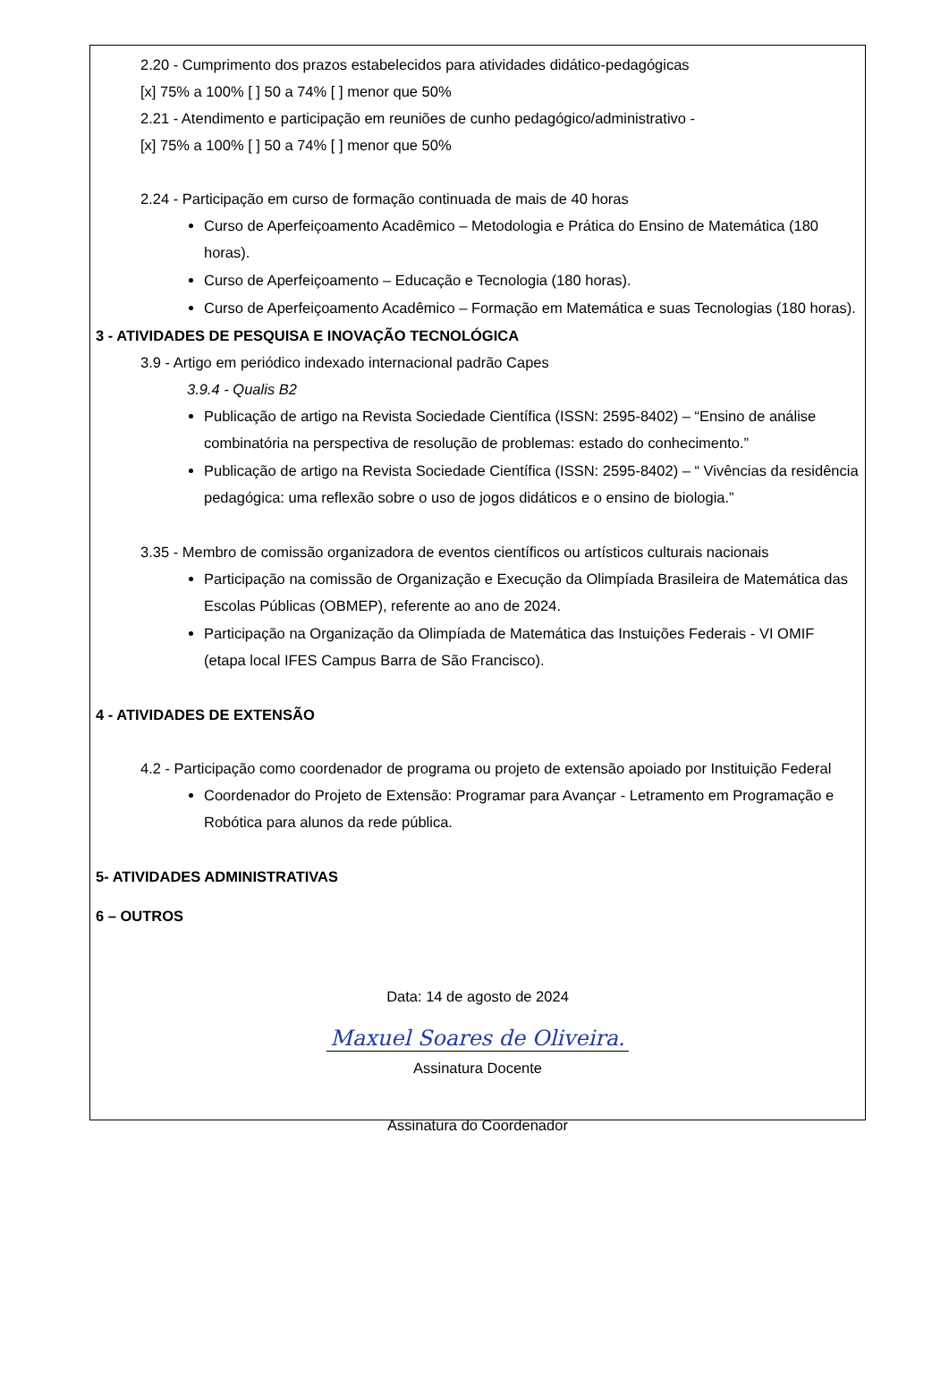2.20 - Cumprimento dos prazos estabelecidos para atividades didático-pedagógicas
[x] 75% a 100% [ ] 50 a 74% [ ] menor que 50%
2.21 - Atendimento e participação em reuniões de cunho pedagógico/administrativo -
[x] 75% a 100% [ ] 50 a 74% [ ] menor que 50%
2.24 - Participação em curso de formação continuada de mais de 40 horas
Curso de Aperfeiçoamento Acadêmico – Metodologia e Prática do Ensino de Matemática (180 horas).
Curso de Aperfeiçoamento – Educação e Tecnologia (180 horas).
Curso de Aperfeiçoamento Acadêmico – Formação em Matemática e suas Tecnologias (180 horas).
3 - ATIVIDADES DE PESQUISA E INOVAÇÃO TECNOLÓGICA
3.9 - Artigo em periódico indexado internacional padrão Capes
3.9.4 - Qualis B2
Publicação de artigo na Revista Sociedade Científica (ISSN: 2595-8402) – “Ensino de análise combinatória na perspectiva de resolução de problemas: estado do conhecimento.”
Publicação de artigo na Revista Sociedade Científica (ISSN: 2595-8402) – “ Vivências da residência pedagógica: uma reflexão sobre o uso de jogos didáticos e o ensino de biologia.”
3.35 - Membro de comissão organizadora de eventos científicos ou artísticos culturais nacionais
Participação na comissão de Organização e Execução da Olimpíada Brasileira de Matemática das Escolas Públicas (OBMEP), referente ao ano de 2024.
Participação na Organização da Olimpíada de Matemática das Instuições Federais - VI OMIF (etapa local IFES Campus Barra de São Francisco).
4 - ATIVIDADES DE EXTENSÃO
4.2 - Participação como coordenador de programa ou projeto de extensão apoiado por Instituição Federal
Coordenador do Projeto de Extensão: Programar para Avançar - Letramento em Programação e Robótica para alunos da rede pública.
5- ATIVIDADES ADMINISTRATIVAS
6 – OUTROS
Data: 14 de agosto de 2024
Maxuel Soares de Oliveira.
Assinatura Docente
Assinatura do Coordenador